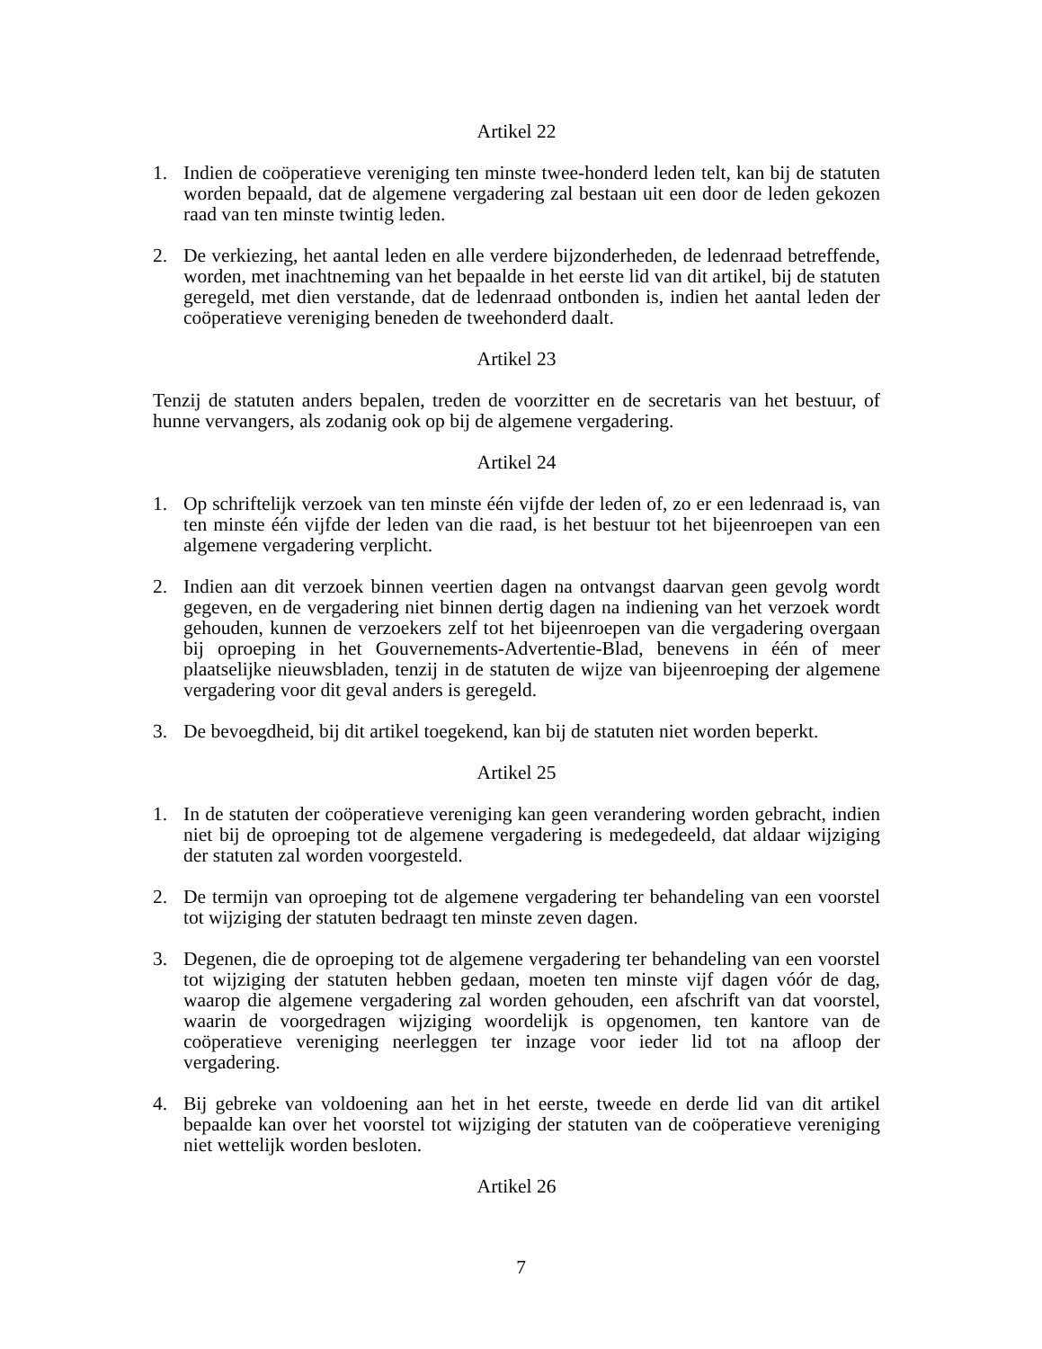Artikel 22
1. Indien de coöperatieve vereniging ten minste twee-honderd leden telt, kan bij de statuten worden bepaald, dat de algemene vergadering zal bestaan uit een door de leden gekozen raad van ten minste twintig leden.
2. De verkiezing, het aantal leden en alle verdere bijzonderheden, de ledenraad betreffende, worden, met inachtneming van het bepaalde in het eerste lid van dit artikel, bij de statuten geregeld, met dien verstande, dat de ledenraad ontbonden is, indien het aantal leden der coöperatieve vereniging beneden de tweehonderd daalt.
Artikel 23
Tenzij de statuten anders bepalen, treden de voorzitter en de secretaris van het bestuur, of hunne vervangers, als zodanig ook op bij de algemene vergadering.
Artikel 24
1. Op schriftelijk verzoek van ten minste één vijfde der leden of, zo er een ledenraad is, van ten minste één vijfde der leden van die raad, is het bestuur tot het bijeenroepen van een algemene vergadering verplicht.
2. Indien aan dit verzoek binnen veertien dagen na ontvangst daarvan geen gevolg wordt gegeven, en de vergadering niet binnen dertig dagen na indiening van het verzoek wordt gehouden, kunnen de verzoekers zelf tot het bijeenroepen van die vergadering overgaan bij oproeping in het Gouvernements-Advertentie-Blad, benevens in één of meer plaatselijke nieuwsbladen, tenzij in de statuten de wijze van bijeenroeping der algemene vergadering voor dit geval anders is geregeld.
3. De bevoegdheid, bij dit artikel toegekend, kan bij de statuten niet worden beperkt.
Artikel 25
1. In de statuten der coöperatieve vereniging kan geen verandering worden gebracht, indien niet bij de oproeping tot de algemene vergadering is medegedeeld, dat aldaar wijziging der statuten zal worden voorgesteld.
2. De termijn van oproeping tot de algemene vergadering ter behandeling van een voorstel tot wijziging der statuten bedraagt ten minste zeven dagen.
3. Degenen, die de oproeping tot de algemene vergadering ter behandeling van een voorstel tot wijziging der statuten hebben gedaan, moeten ten minste vijf dagen vóór de dag, waarop die algemene vergadering zal worden gehouden, een afschrift van dat voorstel, waarin de voorgedragen wijziging woordelijk is opgenomen, ten kantore van de coöperatieve vereniging neerleggen ter inzage voor ieder lid tot na afloop der vergadering.
4. Bij gebreke van voldoening aan het in het eerste, tweede en derde lid van dit artikel bepaalde kan over het voorstel tot wijziging der statuten van de coöperatieve vereniging niet wettelijk worden besloten.
Artikel 26
7